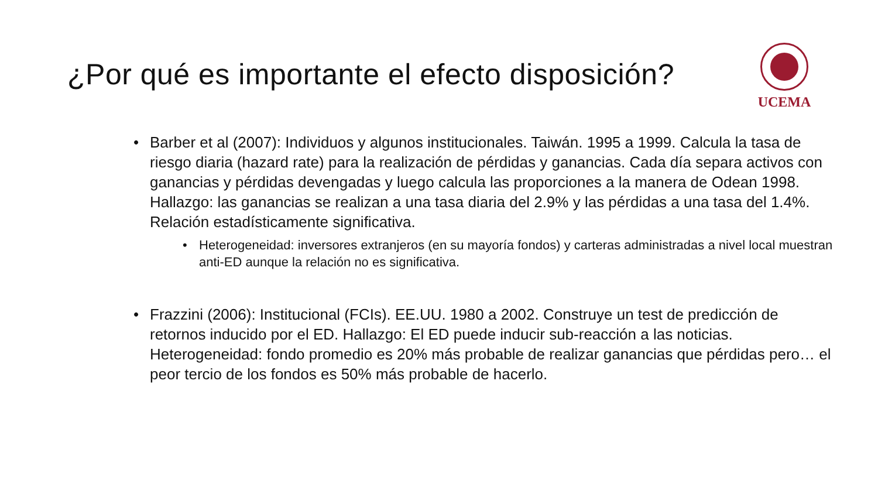¿Por qué es importante el efecto disposición?
UCEMA
• Barber et al (2007): Individuos y algunos institucionales. Taiwán. 1995 a 1999. Calcula la tasa de riesgo diaria (hazard rate) para la realización de pérdidas y ganancias. Cada día separa activos con ganancias y pérdidas devengadas y luego calcula las proporciones a la manera de Odean 1998. Hallazgo: las ganancias se realizan a una tasa diaria del 2.9% y las pérdidas a una tasa del 1.4%. Relación estadísticamente significativa.
• Heterogeneidad: inversores extranjeros (en su mayoría fondos) y carteras administradas a nivel local muestran anti-ED aunque la relación no es significativa.
• Frazzini (2006): Institucional (FCIs). EE.UU. 1980 a 2002. Construye un test de predicción de retornos inducido por el ED. Hallazgo: El ED puede inducir sub-reacción a las noticias. Heterogeneidad: fondo promedio es 20% más probable de realizar ganancias que pérdidas pero… el peor tercio de los fondos es 50% más probable de hacerlo.